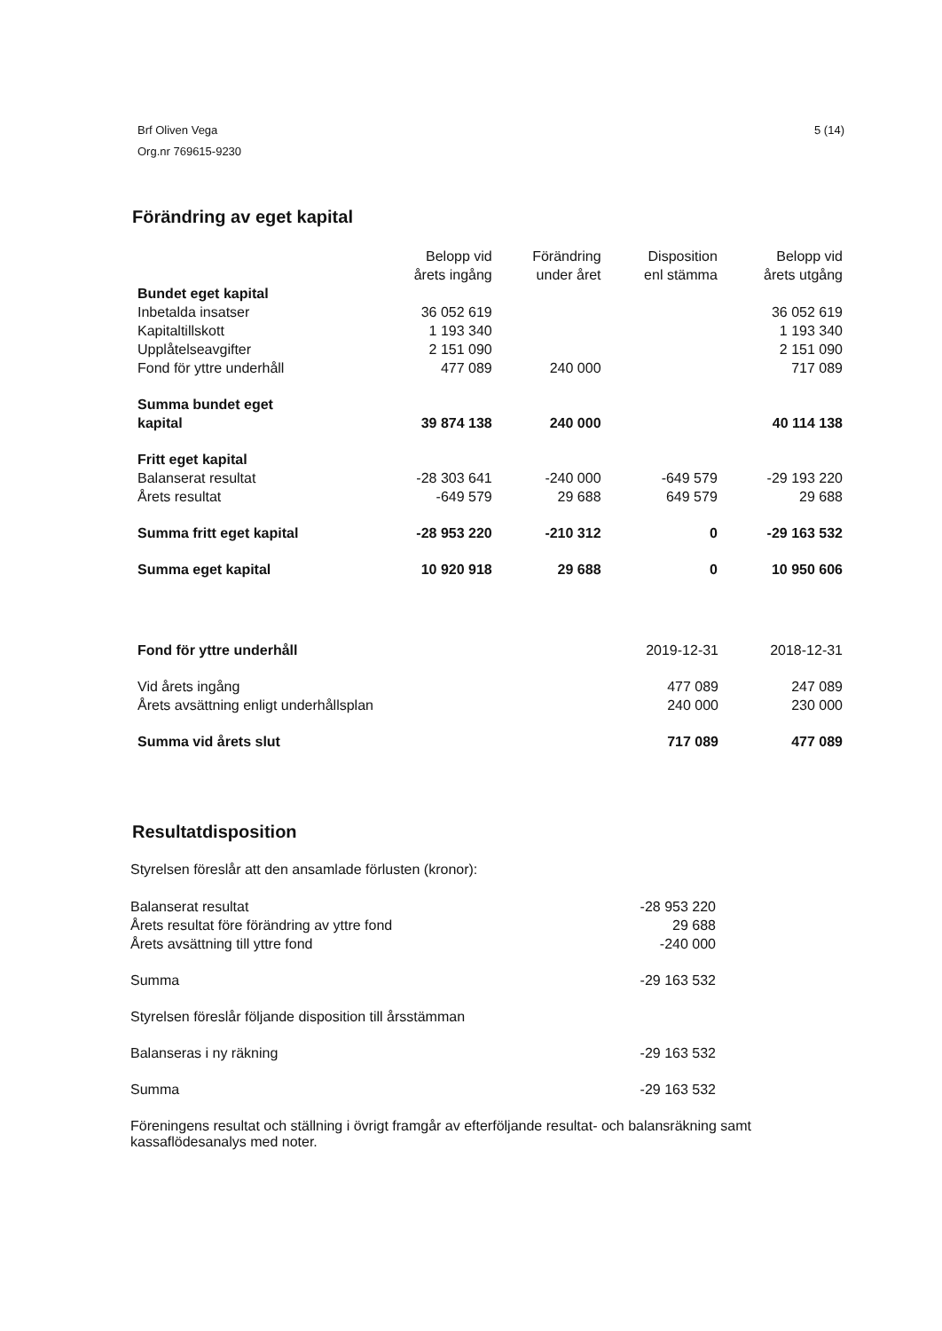Brf Oliven Vega
Org.nr 769615-9230
5 (14)
Förändring av eget kapital
| | Belopp vid årets ingång | Förändring under året | Disposition enl stämma | Belopp vid årets utgång |
| --- | --- | --- | --- | --- |
| Bundet eget kapital | | | | |
| Inbetalda insatser | 36 052 619 | | | 36 052 619 |
| Kapitaltillskott | 1 193 340 | | | 1 193 340 |
| Upplåtelseavgifter | 2 151 090 | | | 2 151 090 |
| Fond för yttre underhåll | 477 089 | 240 000 | | 717 089 |
| Summa bundet eget kapital | 39 874 138 | 240 000 | | 40 114 138 |
| Fritt eget kapital | | | | |
| Balanserat resultat | -28 303 641 | -240 000 | -649 579 | -29 193 220 |
| Årets resultat | -649 579 | 29 688 | 649 579 | 29 688 |
| Summa fritt eget kapital | -28 953 220 | -210 312 | 0 | -29 163 532 |
| Summa eget kapital | 10 920 918 | 29 688 | 0 | 10 950 606 |
| Fond för yttre underhåll | 2019-12-31 | 2018-12-31 |
| Vid årets ingång | 477 089 | 247 089 |
| Årets avsättning enligt underhållsplan | 240 000 | 230 000 |
| Summa vid årets slut | 717 089 | 477 089 |
Resultatdisposition
Styrelsen föreslår att den ansamlade förlusten (kronor):
| Balanserat resultat | -28 953 220 |
| Årets resultat före förändring av yttre fond | 29 688 |
| Årets avsättning till yttre fond | -240 000 |
| Summa | -29 163 532 |
| Styrelsen föreslår följande disposition till årsstämman | |
| Balanseras i ny räkning | -29 163 532 |
| Summa | -29 163 532 |
Föreningens resultat och ställning i övrigt framgår av efterföljande resultat- och balansräkning samt kassaflödesanalys med noter.